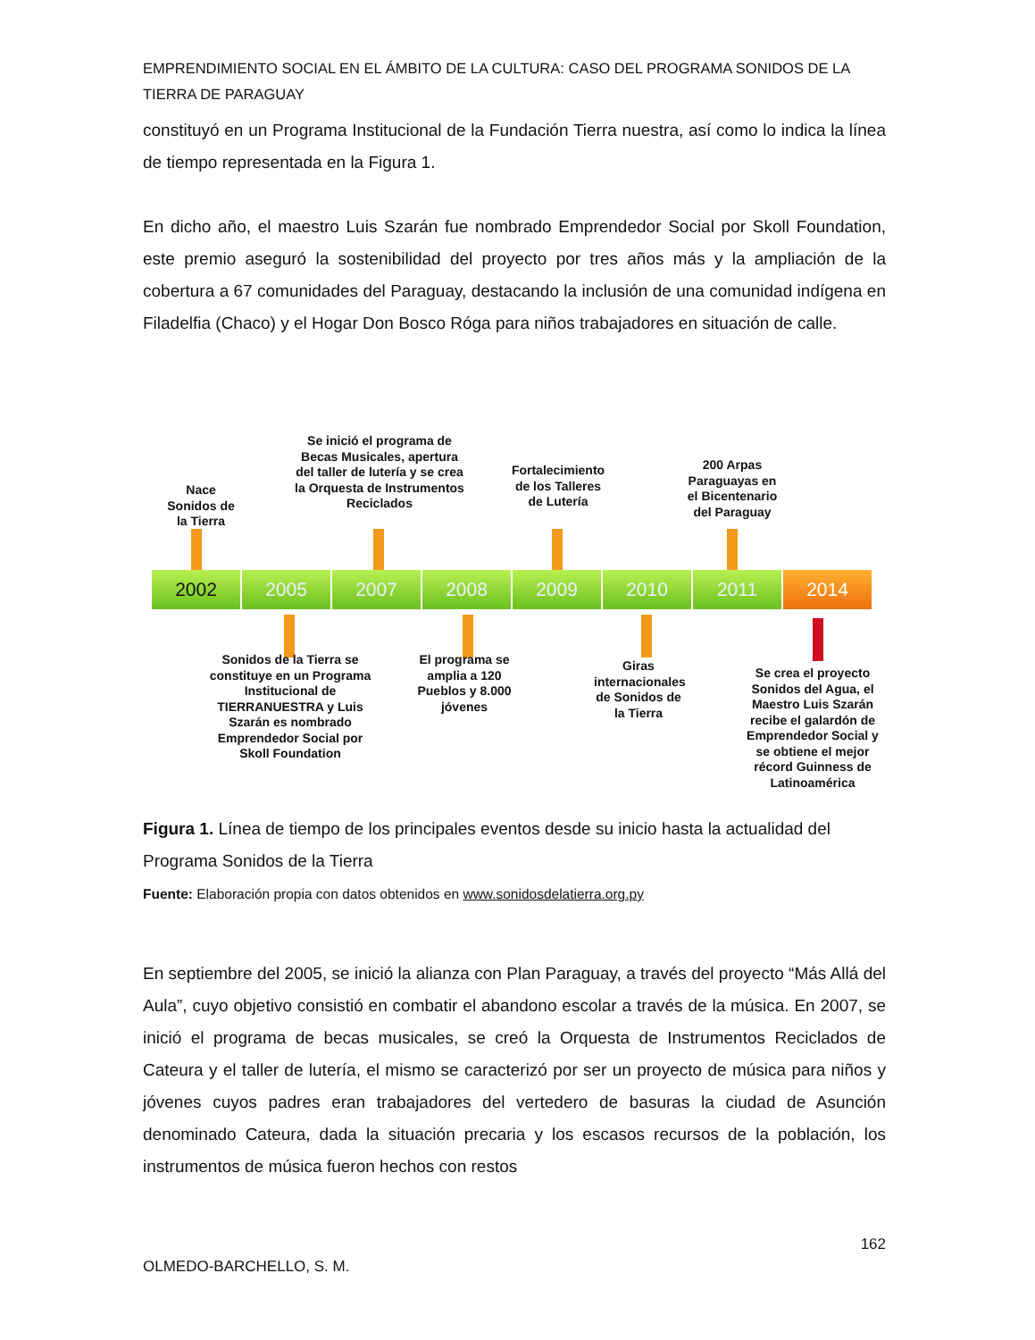EMPRENDIMIENTO SOCIAL EN EL ÁMBITO DE LA CULTURA: CASO DEL PROGRAMA SONIDOS DE LA TIERRA DE PARAGUAY
constituyó en un Programa Institucional de la Fundación Tierra nuestra, así como lo indica la línea de tiempo representada en la Figura 1.
En dicho año, el maestro Luis Szarán fue nombrado Emprendedor Social por Skoll Foundation, este premio aseguró la sostenibilidad del proyecto por tres años más y la ampliación de la cobertura a 67 comunidades del Paraguay, destacando la inclusión de una comunidad indígena en Filadelfia (Chaco) y el Hogar Don Bosco Róga para niños trabajadores en situación de calle.
Nace Sonidos de la Tierra
Se inició el programa de Becas Musicales, apertura del taller de lutería y se crea la Orquesta de Instrumentos Reciclados
Fortalecimiento de los Talleres de Lutería
200 Arpas Paraguayas en el Bicentenario del Paraguay
2002 2005 2007 2008 2009 2010 2011 2014
Sonidos de la Tierra se constituye en un Programa Institucional de TIERRANUESTRA y Luis Szarán es nombrado Emprendedor Social por Skoll Foundation
El programa se amplia a 120 Pueblos y 8.000 jóvenes
Giras internacionales de Sonidos de la Tierra
Se crea el proyecto Sonidos del Agua, el Maestro Luis Szarán recibe el galardón de Emprendedor Social y se obtiene el mejor récord Guinness de Latinoamérica
Figura 1. Línea de tiempo de los principales eventos desde su inicio hasta la actualidad del Programa Sonidos de la Tierra
Fuente: Elaboración propia con datos obtenidos en www.sonidosdelatierra.org.py
En septiembre del 2005, se inició la alianza con Plan Paraguay, a través del proyecto “Más Allá del Aula”, cuyo objetivo consistió en combatir el abandono escolar a través de la música. En 2007, se inició el programa de becas musicales, se creó la Orquesta de Instrumentos Reciclados de Cateura y el taller de lutería, el mismo se caracterizó por ser un proyecto de música para niños y jóvenes cuyos padres eran trabajadores del vertedero de basuras la ciudad de Asunción denominado Cateura, dada la situación precaria y los escasos recursos de la población, los instrumentos de música fueron hechos con restos
162
OLMEDO-BARCHELLO, S. M.